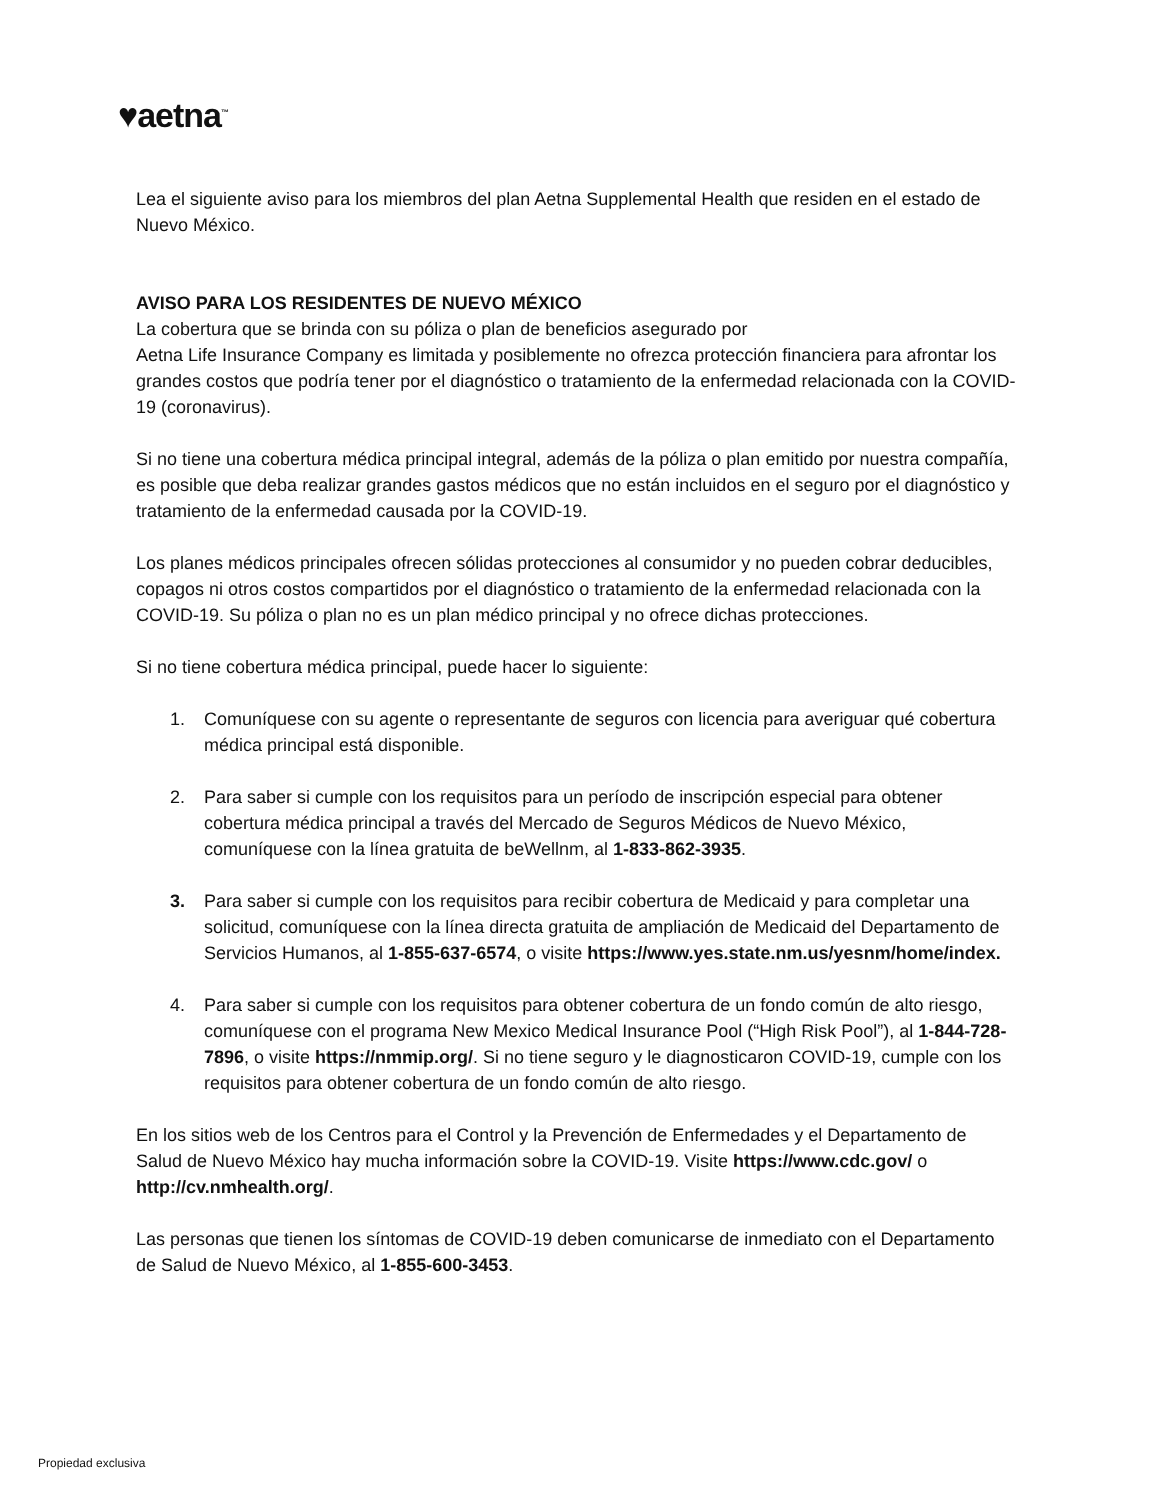♥aetna<sup>™</sup>
Lea el siguiente aviso para los miembros del plan Aetna Supplemental Health que residen en el estado de Nuevo México.
AVISO PARA LOS RESIDENTES DE NUEVO MÉXICO
La cobertura que se brinda con su póliza o plan de beneficios asegurado por
Aetna Life Insurance Company es limitada y posiblemente no ofrezca protección financiera para afrontar los grandes costos que podría tener por el diagnóstico o tratamiento de la enfermedad relacionada con la COVID-19 (coronavirus).
Si no tiene una cobertura médica principal integral, además de la póliza o plan emitido por nuestra compañía, es posible que deba realizar grandes gastos médicos que no están incluidos en el seguro por el diagnóstico y tratamiento de la enfermedad causada por la COVID-19.
Los planes médicos principales ofrecen sólidas protecciones al consumidor y no pueden cobrar deducibles, copagos ni otros costos compartidos por el diagnóstico o tratamiento de la enfermedad relacionada con la COVID-19. Su póliza o plan no es un plan médico principal y no ofrece dichas protecciones.
Si no tiene cobertura médica principal, puede hacer lo siguiente:
1. Comuníquese con su agente o representante de seguros con licencia para averiguar qué cobertura médica principal está disponible.
2. Para saber si cumple con los requisitos para un período de inscripción especial para obtener cobertura médica principal a través del Mercado de Seguros Médicos de Nuevo México, comuníquese con la línea gratuita de beWellnm, al 1-833-862-3935.
3. Para saber si cumple con los requisitos para recibir cobertura de Medicaid y para completar una solicitud, comuníquese con la línea directa gratuita de ampliación de Medicaid del Departamento de Servicios Humanos, al 1-855-637-6574, o visite https://www.yes.state.nm.us/yesnm/home/index.
4. Para saber si cumple con los requisitos para obtener cobertura de un fondo común de alto riesgo, comuníquese con el programa New Mexico Medical Insurance Pool (“High Risk Pool”), al 1-844-728-7896, o visite https://nmmip.org/. Si no tiene seguro y le diagnosticaron COVID-19, cumple con los requisitos para obtener cobertura de un fondo común de alto riesgo.
En los sitios web de los Centros para el Control y la Prevención de Enfermedades y el Departamento de Salud de Nuevo México hay mucha información sobre la COVID-19. Visite https://www.cdc.gov/ o http://cv.nmhealth.org/.
Las personas que tienen los síntomas de COVID-19 deben comunicarse de inmediato con el Departamento de Salud de Nuevo México, al 1-855-600-3453.
Propiedad exclusiva